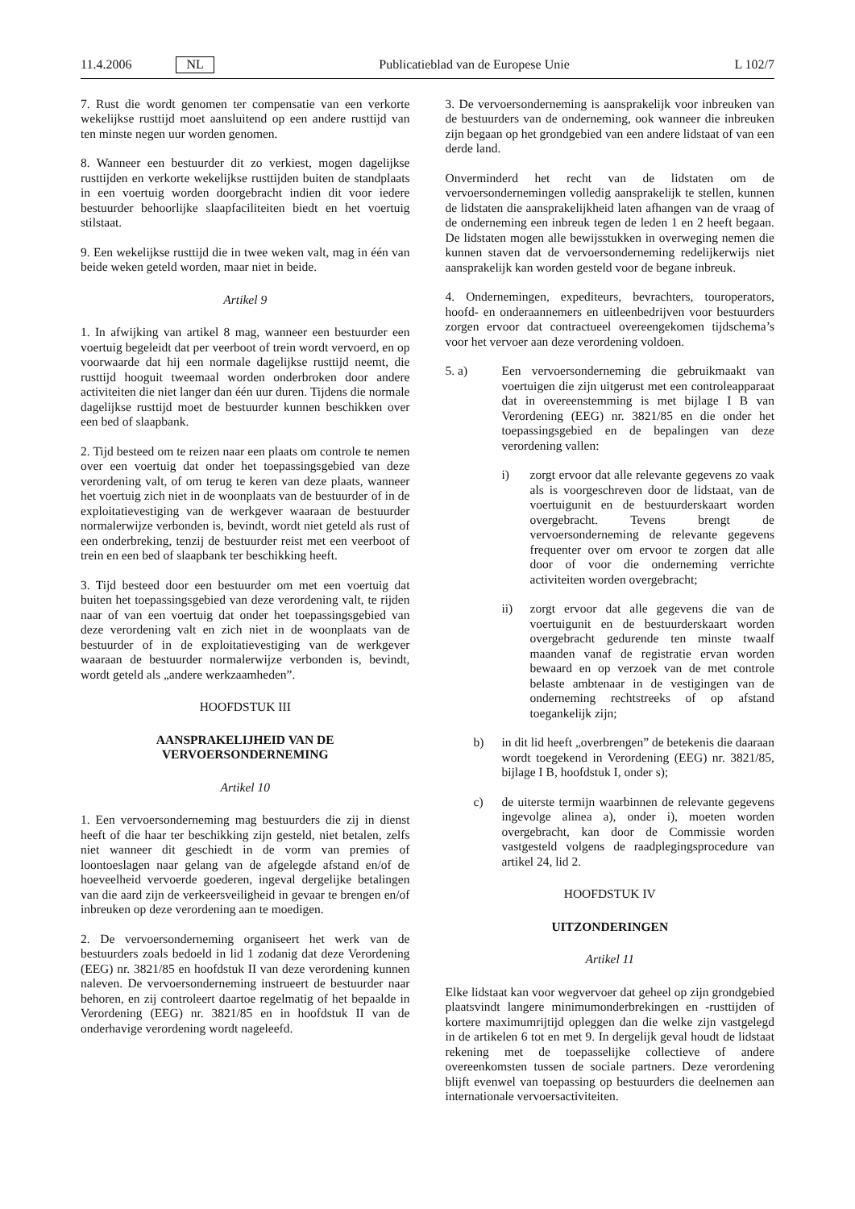11.4.2006 NL Publicatieblad van de Europese Unie L 102/7
7. Rust die wordt genomen ter compensatie van een verkorte wekelijkse rusttijd moet aansluitend op een andere rusttijd van ten minste negen uur worden genomen.
8. Wanneer een bestuurder dit zo verkiest, mogen dagelijkse rusttijden en verkorte wekelijkse rusttijden buiten de standplaats in een voertuig worden doorgebracht indien dit voor iedere bestuurder behoorlijke slaapfaciliteiten biedt en het voertuig stilstaat.
9. Een wekelijkse rusttijd die in twee weken valt, mag in één van beide weken geteld worden, maar niet in beide.
Artikel 9
1. In afwijking van artikel 8 mag, wanneer een bestuurder een voertuig begeleidt dat per veerboot of trein wordt vervoerd, en op voorwaarde dat hij een normale dagelijkse rusttijd neemt, die rusttijd hooguit tweemaal worden onderbroken door andere activiteiten die niet langer dan één uur duren. Tijdens die normale dagelijkse rusttijd moet de bestuurder kunnen beschikken over een bed of slaapbank.
2. Tijd besteed om te reizen naar een plaats om controle te nemen over een voertuig dat onder het toepassingsgebied van deze verordening valt, of om terug te keren van deze plaats, wanneer het voertuig zich niet in de woonplaats van de bestuurder of in de exploitatievestiging van de werkgever waaraan de bestuurder normalerwijze verbonden is, bevindt, wordt niet geteld als rust of een onderbreking, tenzij de bestuurder reist met een veerboot of trein en een bed of slaapbank ter beschikking heeft.
3. Tijd besteed door een bestuurder om met een voertuig dat buiten het toepassingsgebied van deze verordening valt, te rijden naar of van een voertuig dat onder het toepassingsgebied van deze verordening valt en zich niet in de woonplaats van de bestuurder of in de exploitatievestiging van de werkgever waaraan de bestuurder normalerwijze verbonden is, bevindt, wordt geteld als „andere werkzaamheden”.
HOOFDSTUK III
AANSPRAKELIJHEID VAN DE VERVOERSONDERNEMING
Artikel 10
1. Een vervoersonderneming mag bestuurders die zij in dienst heeft of die haar ter beschikking zijn gesteld, niet betalen, zelfs niet wanneer dit geschiedt in de vorm van premies of loontoeslagen naar gelang van de afgelegde afstand en/of de hoeveelheid vervoerde goederen, ingeval dergelijke betalingen van die aard zijn de verkeersveiligheid in gevaar te brengen en/of inbreuken op deze verordening aan te moedigen.
2. De vervoersonderneming organiseert het werk van de bestuurders zoals bedoeld in lid 1 zodanig dat deze Verordening (EEG) nr. 3821/85 en hoofdstuk II van deze verordening kunnen naleven. De vervoersonderneming instrueert de bestuurder naar behoren, en zij controleert daartoe regelmatig of het bepaalde in Verordening (EEG) nr. 3821/85 en in hoofdstuk II van de onderhavige verordening wordt nageleefd.
3. De vervoersonderneming is aansprakelijk voor inbreuken van de bestuurders van de onderneming, ook wanneer die inbreuken zijn begaan op het grondgebied van een andere lidstaat of van een derde land.
Onverminderd het recht van de lidstaten om de vervoersondernemingen volledig aansprakelijk te stellen, kunnen de lidstaten die aansprakelijkheid laten afhangen van de vraag of de onderneming een inbreuk tegen de leden 1 en 2 heeft begaan. De lidstaten mogen alle bewijsstukken in overweging nemen die kunnen staven dat de vervoersonderneming redelijkerwijs niet aansprakelijk kan worden gesteld voor de begane inbreuk.
4. Ondernemingen, expediteurs, bevrachters, touroperators, hoofd- en onderaannemers en uitleenbedrijven voor bestuurders zorgen ervoor dat contractueel overeengekomen tijdschema’s voor het vervoer aan deze verordening voldoen.
5. a) Een vervoersonderneming die gebruikmaakt van voertuigen die zijn uitgerust met een controleapparaat dat in overeenstemming is met bijlage I B van Verordening (EEG) nr. 3821/85 en die onder het toepassingsgebied en de bepalingen van deze verordening vallen:
i) zorgt ervoor dat alle relevante gegevens zo vaak als is voorgeschreven door de lidstaat, van de voertuigunit en de bestuurderskaart worden overgebracht. Tevens brengt de vervoersonderneming de relevante gegevens frequenter over om ervoor te zorgen dat alle door of voor die onderneming verrichte activiteiten worden overgebracht;
ii) zorgt ervoor dat alle gegevens die van de voertuigunit en de bestuurderskaart worden overgebracht gedurende ten minste twaalf maanden vanaf de registratie ervan worden bewaard en op verzoek van de met controle belaste ambtenaar in de vestigingen van de onderneming rechtstreeks of op afstand toegankelijk zijn;
b) in dit lid heeft „overbrengen” de betekenis die daaraan wordt toegekend in Verordening (EEG) nr. 3821/85, bijlage I B, hoofdstuk I, onder s);
c) de uiterste termijn waarbinnen de relevante gegevens ingevolge alinea a), onder i), moeten worden overgebracht, kan door de Commissie worden vastgesteld volgens de raadplegingsprocedure van artikel 24, lid 2.
HOOFDSTUK IV
UITZONDERINGEN
Artikel 11
Elke lidstaat kan voor wegvervoer dat geheel op zijn grondgebied plaatsvindt langere minimumonderbrekingen en -rusttijden of kortere maximumrijtijd opleggen dan die welke zijn vastgelegd in de artikelen 6 tot en met 9. In dergelijk geval houdt de lidstaat rekening met de toepasselijke collectieve of andere overeenkomsten tussen de sociale partners. Deze verordening blijft evenwel van toepassing op bestuurders die deelnemen aan internationale vervoersactiviteiten.